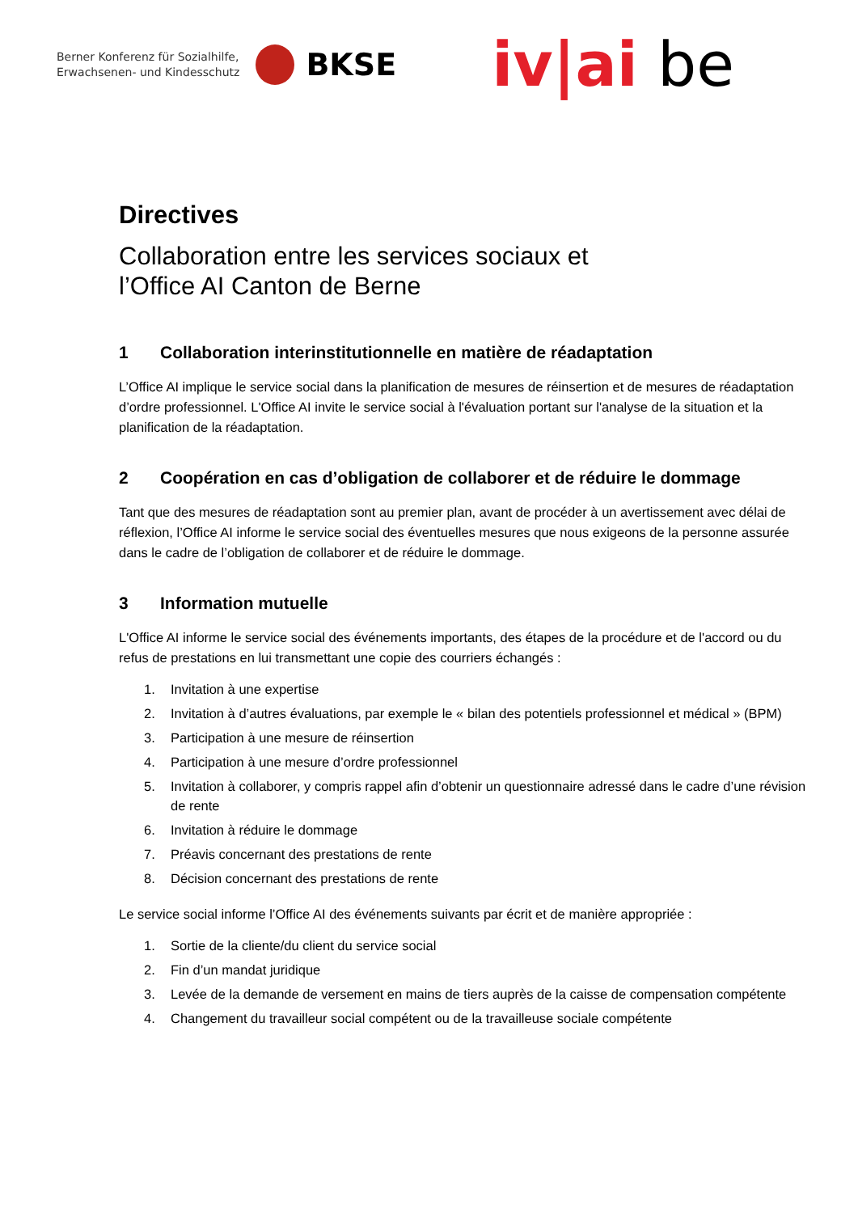Berner Konferenz für Sozialhilfe,
Erwachsenen- und Kindesschutz
BKSE
iv|ai be
Directives
Collaboration entre les services sociaux et
l’Office AI Canton de Berne
1 Collaboration interinstitutionnelle en matière de réadaptation
L’Office AI implique le service social dans la planification de mesures de réinsertion et de mesures de réadaptation d’ordre professionnel. L'Office AI invite le service social à l'évaluation portant sur l'analyse de la situation et la planification de la réadaptation.
2 Coopération en cas d’obligation de collaborer et de réduire le dommage
Tant que des mesures de réadaptation sont au premier plan, avant de procéder à un avertissement avec délai de réflexion, l’Office AI informe le service social des éventuelles mesures que nous exigeons de la personne assurée dans le cadre de l’obligation de collaborer et de réduire le dommage.
3 Information mutuelle
L'Office AI informe le service social des événements importants, des étapes de la procédure et de l'accord ou du refus de prestations en lui transmettant une copie des courriers échangés :
1. Invitation à une expertise
2. Invitation à d’autres évaluations, par exemple le « bilan des potentiels professionnel et médical » (BPM)
3. Participation à une mesure de réinsertion
4. Participation à une mesure d’ordre professionnel
5. Invitation à collaborer, y compris rappel afin d’obtenir un questionnaire adressé dans le cadre d’une révision de rente
6. Invitation à réduire le dommage
7. Préavis concernant des prestations de rente
8. Décision concernant des prestations de rente
Le service social informe l’Office AI des événements suivants par écrit et de manière appropriée :
1. Sortie de la cliente/du client du service social
2. Fin d’un mandat juridique
3. Levée de la demande de versement en mains de tiers auprès de la caisse de compensation compétente
4. Changement du travailleur social compétent ou de la travailleuse sociale compétente